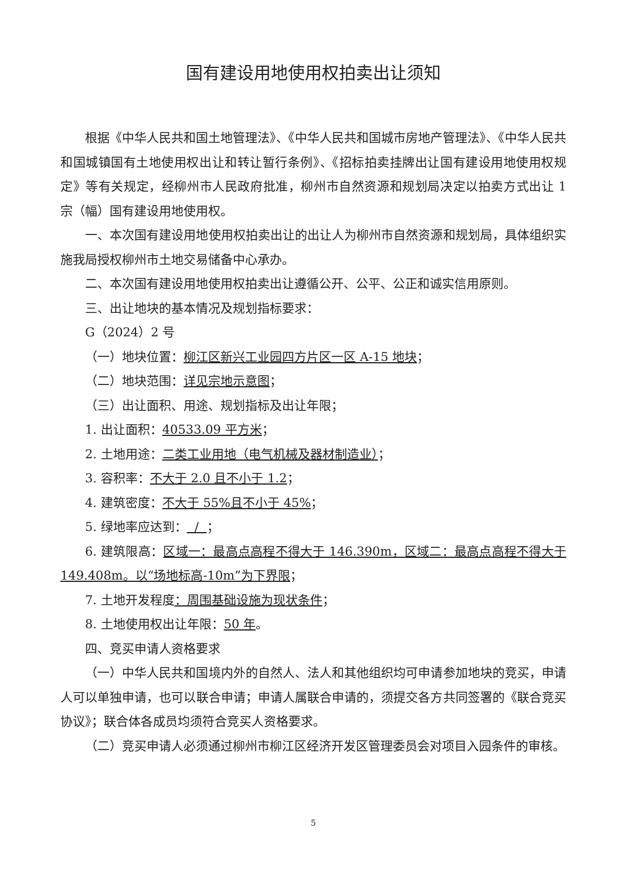国有建设用地使用权拍卖出让须知
根据《中华人民共和国土地管理法》、《中华人民共和国城市房地产管理法》、《中华人民共和国城镇国有土地使用权出让和转让暂行条例》、《招标拍卖挂牌出让国有建设用地使用权规定》等有关规定，经柳州市人民政府批准，柳州市自然资源和规划局决定以拍卖方式出让 1 宗（幅）国有建设用地使用权。
一、本次国有建设用地使用权拍卖出让的出让人为柳州市自然资源和规划局，具体组织实施我局授权柳州市土地交易储备中心承办。
二、本次国有建设用地使用权拍卖出让遵循公开、公平、公正和诚实信用原则。
三、出让地块的基本情况及规划指标要求：
G（2024）2 号
（一）地块位置：柳江区新兴工业园四方片区一区 A-15 地块；
（二）地块范围：详见宗地示意图；
（三）出让面积、用途、规划指标及出让年限；
1. 出让面积：40533.09 平方米；
2. 土地用途：二类工业用地（电气机械及器材制造业）；
3. 容积率：不大于 2.0 且不小于 1.2；
4. 建筑密度：不大于 55%且不小于 45%；
5. 绿地率应达到： / ；
6. 建筑限高：区域一：最高点高程不得大于 146.390m，区域二：最高点高程不得大于 149.408m。以“场地标高-10m”为下界限；
7. 土地开发程度：周围基础设施为现状条件；
8. 土地使用权出让年限：50 年。
四、竞买申请人资格要求
（一）中华人民共和国境内外的自然人、法人和其他组织均可申请参加地块的竞买，申请人可以单独申请，也可以联合申请；申请人属联合申请的，须提交各方共同签署的《联合竞买协议》；联合体各成员均须符合竞买人资格要求。
（二）竞买申请人必须通过柳州市柳江区经济开发区管理委员会对项目入园条件的审核。
5